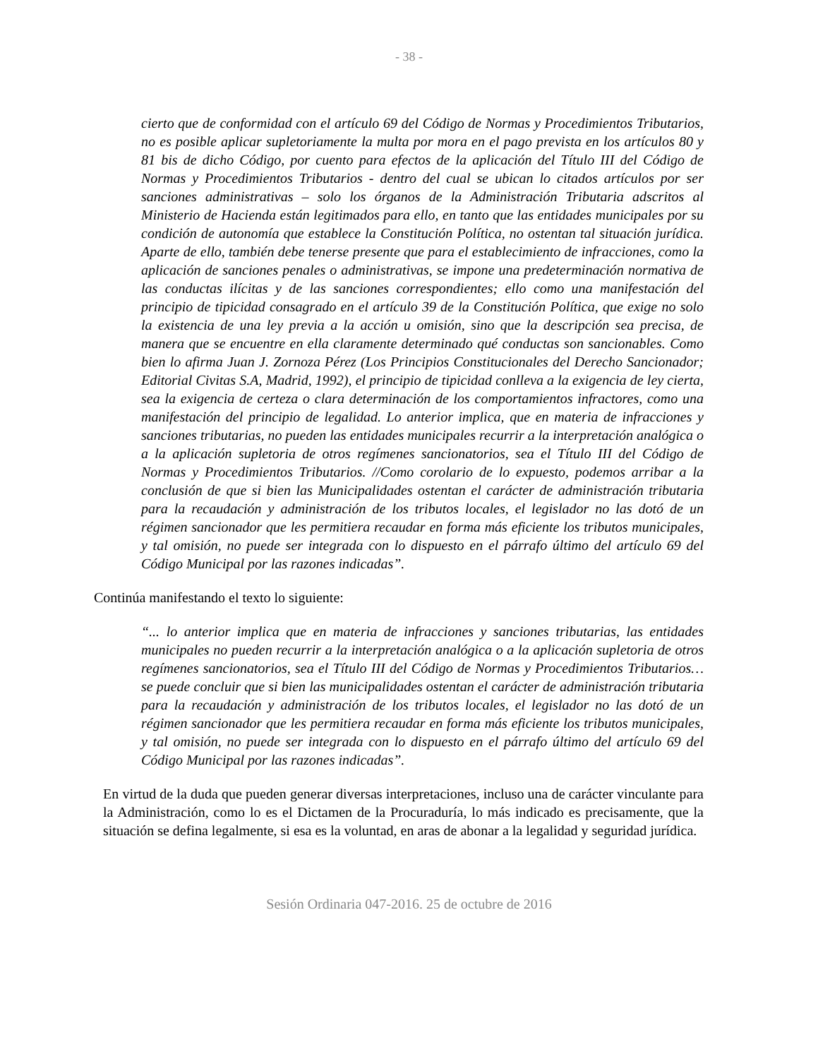- 38 -
cierto que de conformidad con el artículo 69 del Código de Normas y Procedimientos Tributarios, no es posible aplicar supletoriamente la multa por mora en el pago prevista en los artículos 80 y 81 bis de dicho Código, por cuento para efectos de la aplicación del Título III del Código de Normas y Procedimientos Tributarios - dentro del cual se ubican lo citados artículos por ser sanciones administrativas – solo los órganos de la Administración Tributaria adscritos al Ministerio de Hacienda están legitimados para ello, en tanto que las entidades municipales por su condición de autonomía que establece la Constitución Política, no ostentan tal situación jurídica. Aparte de ello, también debe tenerse presente que para el establecimiento de infracciones, como la aplicación de sanciones penales o administrativas, se impone una predeterminación normativa de las conductas ilícitas y de las sanciones correspondientes; ello como una manifestación del principio de tipicidad consagrado en el artículo 39 de la Constitución Política, que exige no solo la existencia de una ley previa a la acción u omisión, sino que la descripción sea precisa, de manera que se encuentre en ella claramente determinado qué conductas son sancionables. Como bien lo afirma Juan J. Zornoza Pérez (Los Principios Constitucionales del Derecho Sancionador; Editorial Civitas S.A, Madrid, 1992), el principio de tipicidad conlleva a la exigencia de ley cierta, sea la exigencia de certeza o clara determinación de los comportamientos infractores, como una manifestación del principio de legalidad. Lo anterior implica, que en materia de infracciones y sanciones tributarias, no pueden las entidades municipales recurrir a la interpretación analógica o a la aplicación supletoria de otros regímenes sancionatorios, sea el Título III del Código de Normas y Procedimientos Tributarios. //Como corolario de lo expuesto, podemos arribar a la conclusión de que si bien las Municipalidades ostentan el carácter de administración tributaria para la recaudación y administración de los tributos locales, el legislador no las dotó de un régimen sancionador que les permitiera recaudar en forma más eficiente los tributos municipales, y tal omisión, no puede ser integrada con lo dispuesto en el párrafo último del artículo 69 del Código Municipal por las razones indicadas”.
Continúa manifestando el texto lo siguiente:
“... lo anterior implica que en materia de infracciones y sanciones tributarias, las entidades municipales no pueden recurrir a la interpretación analógica o a la aplicación supletoria de otros regímenes sancionatorios, sea el Título III del Código de Normas y Procedimientos Tributarios… se puede concluir que si bien las municipalidades ostentan el carácter de administración tributaria para la recaudación y administración de los tributos locales, el legislador no las dotó de un régimen sancionador que les permitiera recaudar en forma más eficiente los tributos municipales, y tal omisión, no puede ser integrada con lo dispuesto en el párrafo último del artículo 69 del Código Municipal por las razones indicadas”.
En virtud de la duda que pueden generar diversas interpretaciones, incluso una de carácter vinculante para la Administración, como lo es el Dictamen de la Procuraduría, lo más indicado es precisamente, que la situación se defina legalmente, si esa es la voluntad, en aras de abonar a la legalidad y seguridad jurídica.
Sesión Ordinaria 047-2016. 25 de octubre de 2016